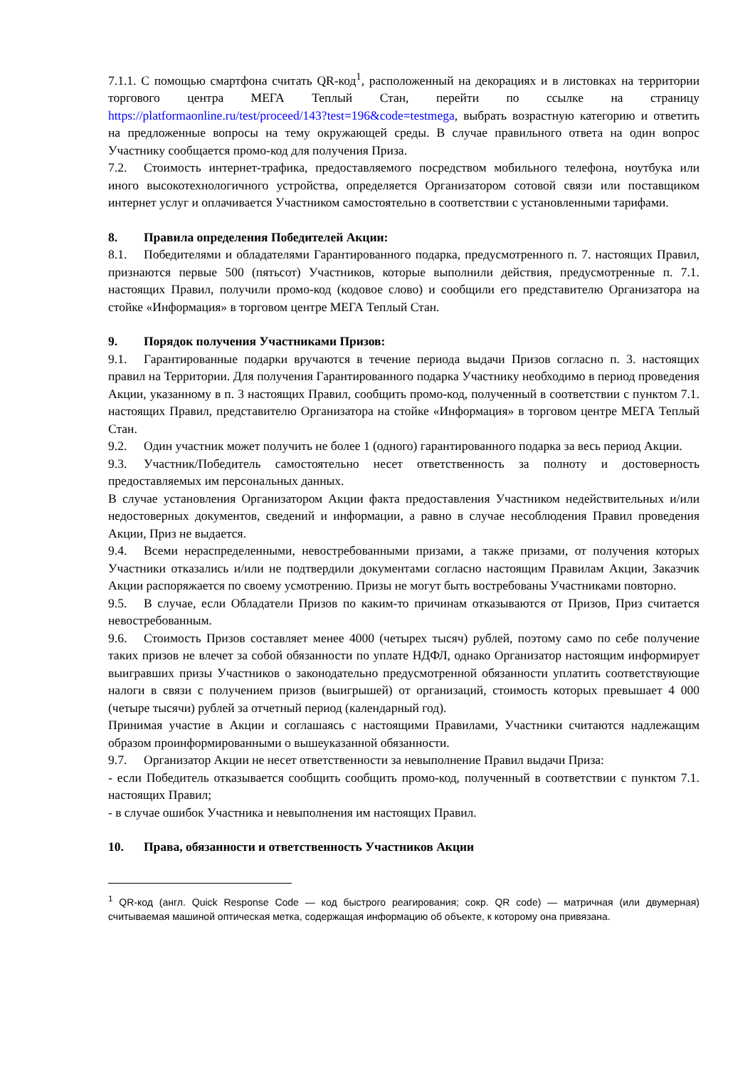7.1.1. С помощью смартфона считать QR-код<sup>1</sup>, расположенный на декорациях и в листовках на территории торгового центра МЕГА Теплый Стан, перейти по ссылке на страницу https://platformaonline.ru/test/proceed/143?test=196&code=testmega, выбрать возрастную категорию и ответить на предложенные вопросы на тему окружающей среды. В случае правильного ответа на один вопрос Участнику сообщается промо-код для получения Приза.
7.2. Стоимость интернет-трафика, предоставляемого посредством мобильного телефона, ноутбука или иного высокотехнологичного устройства, определяется Организатором сотовой связи или поставщиком интернет услуг и оплачивается Участником самостоятельно в соответствии с установленными тарифами.
8. Правила определения Победителей Акции:
8.1. Победителями и обладателями Гарантированного подарка, предусмотренного п. 7. настоящих Правил, признаются первые 500 (пятьсот) Участников, которые выполнили действия, предусмотренные п. 7.1. настоящих Правил, получили промо-код (кодовое слово) и сообщили его представителю Организатора на стойке «Информация» в торговом центре МЕГА Теплый Стан.
9. Порядок получения Участниками Призов:
9.1. Гарантированные подарки вручаются в течение периода выдачи Призов согласно п. 3. настоящих правил на Территории. Для получения Гарантированного подарка Участнику необходимо в период проведения Акции, указанному в п. 3 настоящих Правил, сообщить промо-код, полученный в соответствии с пунктом 7.1. настоящих Правил, представителю Организатора на стойке «Информация» в торговом центре МЕГА Теплый Стан.
9.2. Один участник может получить не более 1 (одного) гарантированного подарка за весь период Акции.
9.3. Участник/Победитель самостоятельно несет ответственность за полноту и достоверность предоставляемых им персональных данных.
В случае установления Организатором Акции факта предоставления Участником недействительных и/или недостоверных документов, сведений и информации, а равно в случае несоблюдения Правил проведения Акции, Приз не выдается.
9.4. Всеми нераспределенными, невостребованными призами, а также призами, от получения которых Участники отказались и/или не подтвердили документами согласно настоящим Правилам Акции, Заказчик Акции распоряжается по своему усмотрению. Призы не могут быть востребованы Участниками повторно.
9.5. В случае, если Обладатели Призов по каким-то причинам отказываются от Призов, Приз считается невостребованным.
9.6. Стоимость Призов составляет менее 4000 (четырех тысяч) рублей, поэтому само по себе получение таких призов не влечет за собой обязанности по уплате НДФЛ, однако Организатор настоящим информирует выигравших призы Участников о законодательно предусмотренной обязанности уплатить соответствующие налоги в связи с получением призов (выигрышей) от организаций, стоимость которых превышает 4 000 (четыре тысячи) рублей за отчетный период (календарный год).
Принимая участие в Акции и соглашаясь с настоящими Правилами, Участники считаются надлежащим образом проинформированными о вышеуказанной обязанности.
9.7. Организатор Акции не несет ответственности за невыполнение Правил выдачи Приза:
- если Победитель отказывается сообщить сообщить промо-код, полученный в соответствии с пунктом 7.1. настоящих Правил;
- в случае ошибок Участника и невыполнения им настоящих Правил.
10. Права, обязанности и ответственность Участников Акции
<sup>1</sup> QR-код (англ. Quick Response Code — код быстрого реагирования; сокр. QR code) — матричная (или двумерная) считываемая машиной оптическая метка, содержащая информацию об объекте, к которому она привязана.